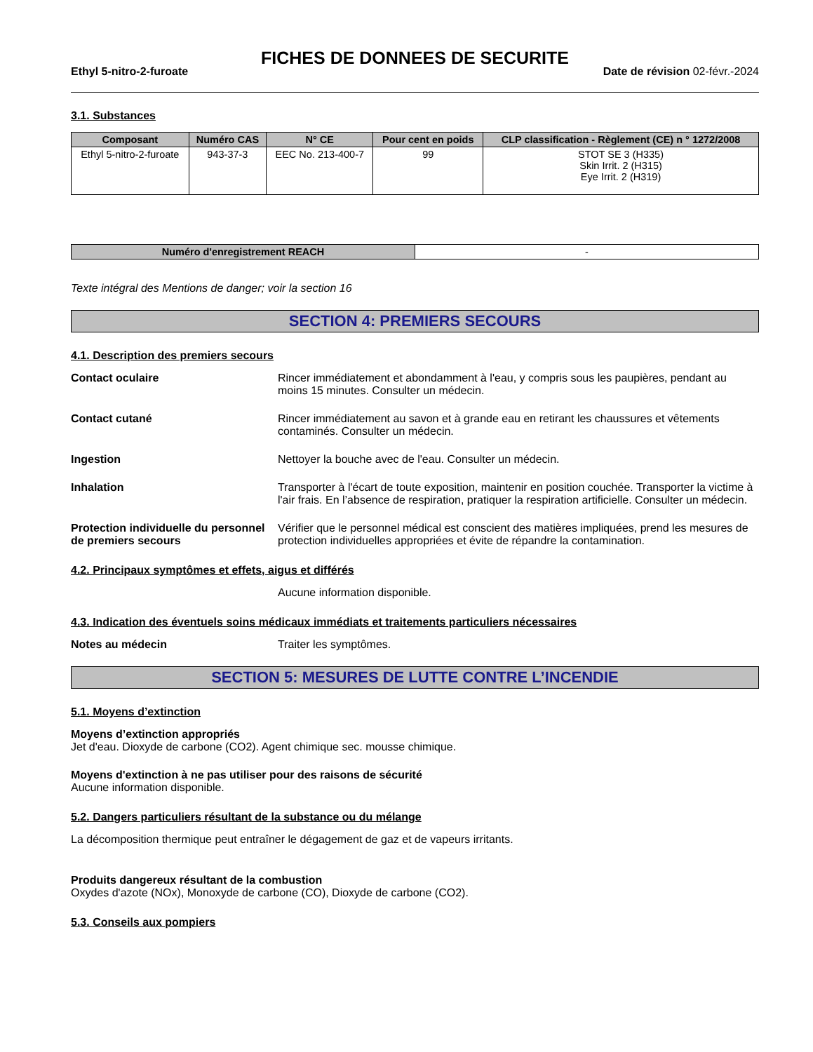FICHES DE DONNEES DE SECURITE
Ethyl 5-nitro-2-furoate Date de révision 02-févr.-2024
3.1. Substances
| Composant | Numéro CAS | N° CE | Pour cent en poids | CLP classification - Règlement (CE) n ° 1272/2008 |
| --- | --- | --- | --- | --- |
| Ethyl 5-nitro-2-furoate | 943-37-3 | EEC No. 213-400-7 | 99 | STOT SE 3 (H335) Skin Irrit. 2 (H315) Eye Irrit. 2 (H319) |
| Numéro d'enregistrement REACH | - |
Texte intégral des Mentions de danger; voir la section 16
SECTION 4: PREMIERS SECOURS
4.1. Description des premiers secours
Contact oculaire Rincer immédiatement et abondamment à l'eau, y compris sous les paupières, pendant au moins 15 minutes. Consulter un médecin.
Contact cutané Rincer immédiatement au savon et à grande eau en retirant les chaussures et vêtements contaminés. Consulter un médecin.
Ingestion Nettoyer la bouche avec de l'eau. Consulter un médecin.
Inhalation Transporter à l'écart de toute exposition, maintenir en position couchée. Transporter la victime à l'air frais. En l’absence de respiration, pratiquer la respiration artificielle. Consulter un médecin.
Protection individuelle du personnel de premiers secours
Vérifier que le personnel médical est conscient des matières impliquées, prend les mesures de protection individuelles appropriées et évite de répandre la contamination.
4.2. Principaux symptômes et effets, aigus et différés
Aucune information disponible.
4.3. Indication des éventuels soins médicaux immédiats et traitements particuliers nécessaires
Notes au médecin Traiter les symptômes.
SECTION 5: MESURES DE LUTTE CONTRE L’INCENDIE
5.1. Moyens d’extinction
Moyens d’extinction appropriés
Jet d'eau. Dioxyde de carbone (CO2). Agent chimique sec. mousse chimique.
Moyens d'extinction à ne pas utiliser pour des raisons de sécurité
Aucune information disponible.
5.2. Dangers particuliers résultant de la substance ou du mélange
La décomposition thermique peut entraîner le dégagement de gaz et de vapeurs irritants.
Produits dangereux résultant de la combustion
Oxydes d'azote (NOx), Monoxyde de carbone (CO), Dioxyde de carbone (CO2).
5.3. Conseils aux pompiers